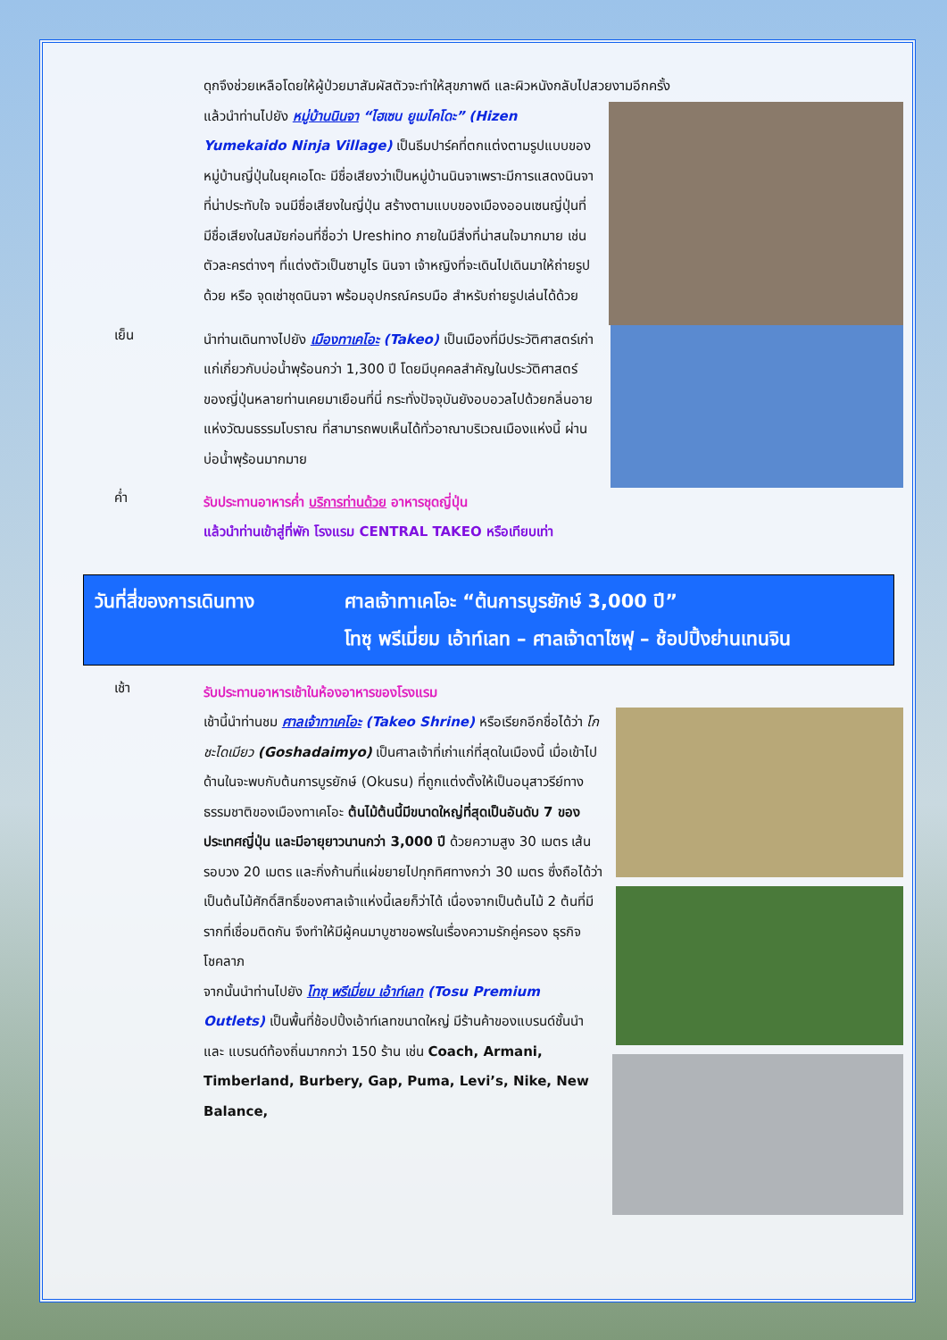ดุกจึงช่วยเหลือโดยให้ผู้ป่วยมาสัมผัสตัวจะทำให้สุขภาพดี และผิวหนังกลับไปสวยงามอีกครั้ง
แล้วนำท่านไปยัง หมู่บ้านนินจา “ไฮเซน ยูเมไคโดะ” (Hizen Yumekaido Ninja Village) เป็นธีมปาร์คที่ตกแต่งตามรูปแบบของหมู่บ้านญี่ปุ่นในยุคเอโดะ มีชื่อเสียงว่าเป็นหมู่บ้านนินจาเพราะมีการแสดงนินจาที่น่าประทับใจ จนมีชื่อเสียงในญี่ปุ่น สร้างตามแบบของเมืองออนเซนญี่ปุ่นที่มีชื่อเสียงในสมัยก่อนที่ชื่อว่า Ureshino ภายในมีสิ่งที่น่าสนใจมากมาย เช่น ตัวละครต่างๆ ที่แต่งตัวเป็นซามูไร นินจา เจ้าหญิงที่จะเดินไปเดินมาให้ถ่ายรูปด้วย หรือ จุดเช่าชุดนินจา พร้อมอุปกรณ์ครบมือ สำหรับถ่ายรูปเล่นได้ด้วย
เย็น
นำท่านเดินทางไปยัง เมืองทาเคโอะ (Takeo) เป็นเมืองที่มีประวัติศาสตร์เก่าแก่เกี่ยวกับบ่อน้ำพุร้อนกว่า 1,300 ปี โดยมีบุคคลสำคัญในประวัติศาสตร์ของญี่ปุ่นหลายท่านเคยมาเยือนที่นี่ กระทั่งปัจจุบันยังอบอวลไปด้วยกลิ่นอายแห่งวัฒนธรรมโบราณ ที่สามารถพบเห็นได้ทั่วอาณาบริเวณเมืองแห่งนี้ ผ่านบ่อน้ำพุร้อนมากมาย
ค่ำ
รับประทานอาหารค่ำ บริการท่านด้วย อาหารชุดญี่ปุ่น
แล้วนำท่านเข้าสู่ที่พัก โรงแรม CENTRAL TAKEO หรือเทียบเท่า
วันที่สี่ของการเดินทาง ศาลเจ้าทาเคโอะ “ต้นการบูรยักษ์ 3,000 ปี”
โทซุ พรีเมี่ยม เอ้าท์เลท – ศาลเจ้าดาไซฟุ – ช้อปปิ้งย่านเทนจิน
เช้า
รับประทานอาหารเช้าในห้องอาหารของโรงแรม
เช้านี้นำท่านชม ศาลเจ้าทาเคโอะ (Takeo Shrine) หรือเรียกอีกชื่อได้ว่า โกชะไดเมียว (Goshadaimyo) เป็นศาลเจ้าที่เก่าแก่ที่สุดในเมืองนี้ เมื่อเข้าไปด้านในจะพบกับต้นการบูรยักษ์ (Okusu) ที่ถูกแต่งตั้งให้เป็นอนุสาวรีย์ทางธรรมชาติของเมืองทาเคโอะ ต้นไม้ต้นนี้มีขนาดใหญ่ที่สุดเป็นอันดับ 7 ของประเทศญี่ปุ่น และมีอายุยาวนานกว่า 3,000 ปี ด้วยความสูง 30 เมตร เส้นรอบวง 20 เมตร และกิ่งก้านที่แผ่ขยายไปทุกทิศทางกว่า 30 เมตร ซึ่งถือได้ว่าเป็นต้นไม้ศักดิ์สิทธิ์ของศาลเจ้าแห่งนี้เลยก็ว่าได้ เนื่องจากเป็นต้นไม้ 2 ต้นที่มีรากที่เชื่อมติดกัน จึงทำให้มีผู้คนมาบูชาขอพรในเรื่องความรักคู่ครอง ธุรกิจ โชคลาภ
จากนั้นนำท่านไปยัง โทซุ พรีเมี่ยม เอ้าท์เลท (Tosu Premium Outlets) เป็นพื้นที่ช้อปปิ้งเอ้าท์เลทขนาดใหญ่ มีร้านค้าของแบรนด์ชั้นนำและ แบรนด์ท้องถิ่นมากกว่า 150 ร้าน เช่น Coach, Armani, Timberland, Burbery, Gap, Puma, Levi’s, Nike, New Balance,